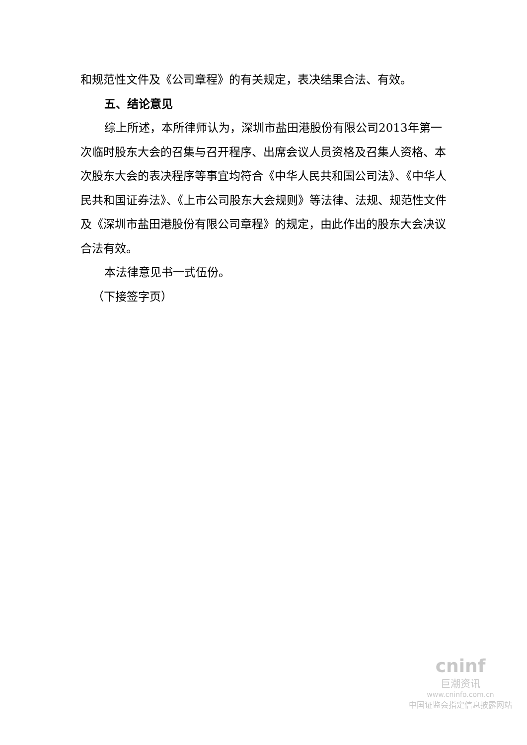和规范性文件及《公司章程》的有关规定，表决结果合法、有效。
五、结论意见
综上所述，本所律师认为，深圳市盐田港股份有限公司2013年第一次临时股东大会的召集与召开程序、出席会议人员资格及召集人资格、本次股东大会的表决程序等事宜均符合《中华人民共和国公司法》、《中华人民共和国证券法》、《上市公司股东大会规则》等法律、法规、规范性文件及《深圳市盐田港股份有限公司章程》的规定，由此作出的股东大会决议合法有效。
本法律意见书一式伍份。
（下接签字页）
cninf
巨潮资讯
www.cninfo.com.cn
中国证监会指定信息披露网站